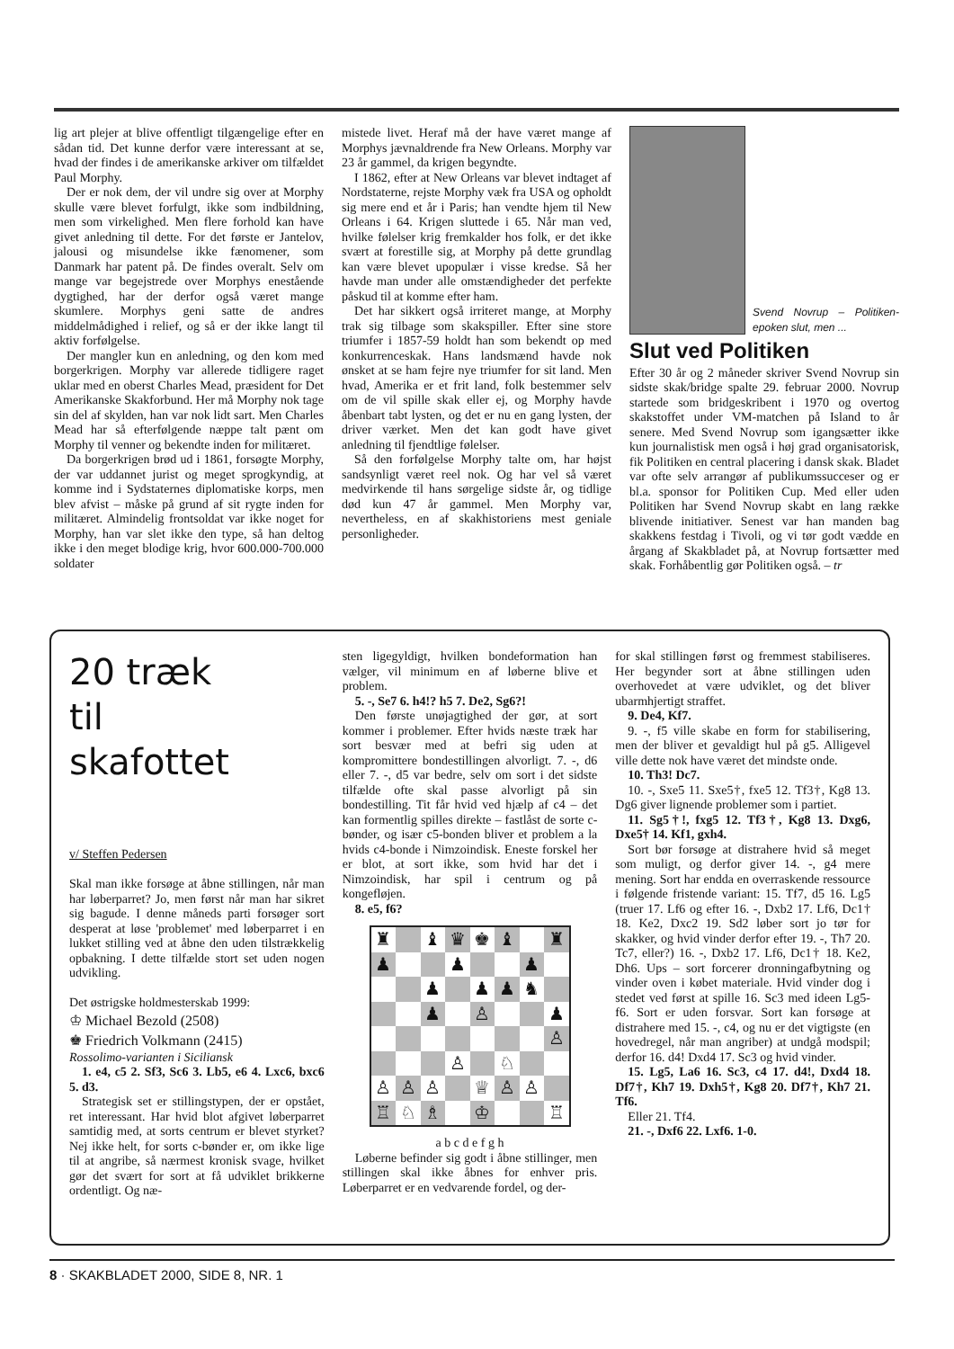lig art plejer at blive offentligt tilgængelige efter en sådan tid. Det kunne derfor være interessant at se, hvad der findes i de amerikanske arkiver om tilfældet Paul Morphy.
Der er nok dem, der vil undre sig over at Morphy skulle være blevet forfulgt, ikke som indbildning, men som virkelighed. Men flere forhold kan have givet anledning til dette. For det første er Jantelov, jalousi og misundelse ikke fænomener, som Danmark har patent på. De findes overalt. Selv om mange var begejstrede over Morphys enestående dygtighed, har der derfor også været mange skumlere. Morphys geni satte de andres middelmådighed i relief, og så er der ikke langt til aktiv forfølgelse.
Der mangler kun en anledning, og den kom med borgerkrigen. Morphy var allerede tidligere raget uklar med en oberst Charles Mead, præsident for Det Amerikanske Skakforbund. Her må Morphy nok tage sin del af skylden, han var nok lidt sart. Men Charles Mead har så efterfølgende næppe talt pænt om Morphy til venner og bekendte inden for militæret.
Da borgerkrigen brød ud i 1861, forsøgte Morphy, der var uddannet jurist og meget sprogkyndig, at komme ind i Sydstaternes diplomatiske korps, men blev afvist – måske på grund af sit rygte inden for militæret. Almindelig frontsoldat var ikke noget for Morphy, han var slet ikke den type, så han deltog ikke i den meget blodige krig, hvor 600.000-700.000 soldater
mistede livet. Heraf må der have været mange af Morphys jævnaldrende fra New Orleans. Morphy var 23 år gammel, da krigen begyndte.
I 1862, efter at New Orleans var blevet indtaget af Nordstaterne, rejste Morphy væk fra USA og opholdt sig mere end et år i Paris; han vendte hjem til New Orleans i 64. Krigen sluttede i 65. Når man ved, hvilke følelser krig fremkalder hos folk, er det ikke svært at forestille sig, at Morphy på dette grundlag kan være blevet upopulær i visse kredse. Så her havde man under alle omstændigheder det perfekte påskud til at komme efter ham.
Det har sikkert også irriteret mange, at Morphy trak sig tilbage som skakspiller. Efter sine store triumfer i 1857-59 holdt han som bekendt op med konkurrenceskak. Hans landsmænd havde nok ønsket at se ham fejre nye triumfer for sit land. Men hvad, Amerika er et frit land, folk bestemmer selv om de vil spille skak eller ej, og Morphy havde åbenbart tabt lysten, og det er nu en gang lysten, der driver værket. Men det kan godt have givet anledning til fjendtlige følelser.
Så den forfølgelse Morphy talte om, har højst sandsynligt været reel nok. Og har vel så været medvirkende til hans sørgelige sidste år, og tidlige død kun 47 år gammel. Men Morphy var, nevertheless, en af skakhistoriens mest geniale personligheder.
Svend Novrup – Politiken-epoken slut, men ...
Slut ved Politiken
Efter 30 år og 2 måneder skriver Svend Novrup sin sidste skak/bridge spalte 29. februar 2000. Novrup startede som bridgeskribent i 1970 og overtog skakstoffet under VM-matchen på Island to år senere. Med Svend Novrup som igangsætter ikke kun journalistisk men også i høj grad organisatorisk, fik Politiken en central placering i dansk skak. Bladet var ofte selv arrangør af publikumssucceser og er bl.a. sponsor for Politiken Cup. Med eller uden Politiken har Svend Novrup skabt en lang række blivende initiativer. Senest var han manden bag skakkens festdag i Tivoli, og vi tør godt vædde en årgang af Skakbladet på, at Novrup fortsætter med skak. Forhåbentlig gør Politiken også. – tr
20 træk
til
skafottet
v/ Steffen Pedersen
Skal man ikke forsøge at åbne stillingen, når man har løberparret? Jo, men først når man har sikret sig bagude. I denne måneds parti forsøger sort desperat at løse 'problemet' med løberparret i en lukket stilling ved at åbne den uden tilstrækkelig opbakning. I dette tilfælde stort set uden nogen udvikling.
Det østrigske holdmesterskab 1999:
♔ Michael Bezold (2508)
♚ Friedrich Volkmann (2415)
Rossolimo-varianten i Siciliansk
1. e4, c5 2. Sf3, Sc6 3. Lb5, e6 4. Lxc6, bxc6 5. d3.
Strategisk set er stillingstypen, der er opstået, ret interessant. Har hvid blot afgivet løberparret samtidig med, at sorts centrum er blevet styrket? Nej ikke helt, for sorts c-bønder er, om ikke lige til at angribe, så nærmest kronisk svage, hvilket gør det svært for sort at få udviklet brikkerne ordentligt. Og næ-
sten ligegyldigt, hvilken bondeformation han vælger, vil minimum en af løberne blive et problem.
5. -, Se7 6. h4!? h5 7. De2, Sg6?!
Den første unøjagtighed der gør, at sort kommer i problemer. Efter hvids næste træk har sort besvær med at befri sig uden at kompromittere bondestillingen alvorligt. 7. -, d6 eller 7. -, d5 var bedre, selv om sort i det sidste tilfælde ofte skal passe alvorligt på sin bondestilling. Tit får hvid ved hjælp af c4 – det kan formentlig spilles direkte – fastlåst de sorte c-bønder, og især c5-bonden bliver et problem a la hvids c4-bonde i Nimzoindisk. Eneste forskel her er blot, at sort ikke, som hvid har det i Nimzoindisk, har spil i centrum og på kongefløjen.
8. e5, f6?
♜ ♝ ♛ ♚ ♝ ♜ ♟ ♟ ♟ ♟ ♟ ♟ ♞ ♟ ♙ ♟ ♙ ♙ ♘ ♙ ♙ ♙ ♕ ♙ ♙ ♖ ♘ ♗ ♔ ♖
a b c d e f g h
Løberne befinder sig godt i åbne stillinger, men stillingen skal ikke åbnes for enhver pris. Løberparret er en vedvarende fordel, og der-
for skal stillingen først og fremmest stabiliseres. Her begynder sort at åbne stillingen uden overhovedet at være udviklet, og det bliver ubarmhjertigt straffet.
9. De4, Kf7.
9. -, f5 ville skabe en form for stabilisering, men der bliver et gevaldigt hul på g5. Alligevel ville dette nok have været det mindste onde.
10. Th3! Dc7.
10. -, Sxe5 11. Sxe5†, fxe5 12. Tf3†, Kg8 13. Dg6 giver lignende problemer som i partiet.
11. Sg5†!, fxg5 12. Tf3†, Kg8 13. Dxg6, Dxe5† 14. Kf1, gxh4.
Sort bør forsøge at distrahere hvid så meget som muligt, og derfor giver 14. -, g4 mere mening. Sort har endda en overraskende ressource i følgende fristende variant: 15. Tf7, d5 16. Lg5 (truer 17. Lf6 og efter 16. -, Dxb2 17. Lf6, Dc1† 18. Ke2, Dxc2 19. Sd2 løber sort jo tør for skakker, og hvid vinder derfor efter 19. -, Th7 20. Tc7, eller?) 16. -, Dxb2 17. Lf6, Dc1† 18. Ke2, Dh6. Ups – sort forcerer dronningafbytning og vinder oven i købet materiale. Hvid vinder dog i stedet ved først at spille 16. Sc3 med ideen Lg5-f6. Sort er uden forsvar. Sort kan forsøge at distrahere med 15. -, c4, og nu er det vigtigste (en hovedregel, når man angriber) at undgå modspil; derfor 16. d4! Dxd4 17. Sc3 og hvid vinder.
15. Lg5, La6 16. Sc3, c4 17. d4!, Dxd4 18. Df7†, Kh7 19. Dxh5†, Kg8 20. Df7†, Kh7 21. Tf6.
Eller 21. Tf4.
21. -, Dxf6 22. Lxf6. 1-0.
8 · SKAKBLADET 2000, SIDE 8, NR. 1